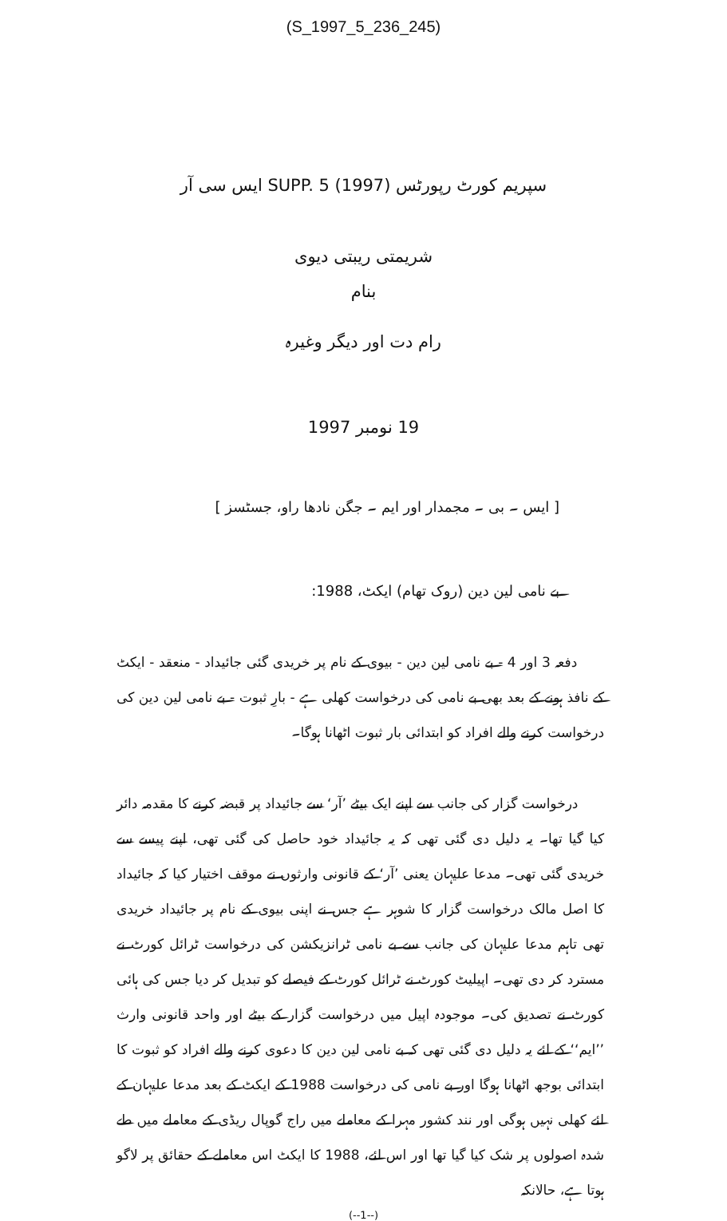(S_1997_5_236_245)
سپریم کورٹ رپورٹس (1997) SUPP. 5 ایس سی آر
شریمتی ریبتی دیوی
بنام
رام دت اور دیگر وغیرہ
19 نومبر 1997
[ ایس ۔ بی ۔ مجمدار اور ایم ۔ جگن نادھا راو، جسٹسز ]
بے نامی لین دین (روک تھام) ایکٹ، 1988:
دفعہ 3 اور 4 - بے نامی لین دین - بیوی کے نام پر خریدی گئی جائیداد - منعقد - ایکٹ کے نافذ ہونے کے بعد بھی بے نامی کی درخواست کھلی ہے - بارِ ثبوت - بے نامی لین دین کی درخواست کرنے والے افراد کو ابتدائی بار ثبوت اٹھانا ہوگا۔
درخواست گزار کی جانب سے اپنے ایک بیٹے ’آر‘ سے جائیداد پر قبضہ کرنے کا مقدمہ دائر کیا گیا تھا۔ یہ دلیل دی گئی تھی کہ یہ جائیداد خود حاصل کی گئی تھی، اپنے پیسے سے خریدی گئی تھی۔ مدعا علیہان یعنی ’آر‘ کے قانونی وارثوں نے موقف اختیار کیا کہ جائیداد کا اصل مالک درخواست گزار کا شوہر ہے جس نے اپنی بیوی کے نام پر جائیداد خریدی تھی تاہم مدعا علیہان کی جانب سے بے نامی ٹرانزیکشن کی درخواست ٹرائل کورٹ نے مسترد کر دی تھی۔ اپیلیٹ کورٹ نے ٹرائل کورٹ کے فیصلے کو تبدیل کر دیا جس کی ہائی کورٹ نے تصدیق کی۔ موجودہ اپیل میں درخواست گزار کے بیٹے اور واحد قانونی وارث ’’ایم‘‘ کے لئے یہ دلیل دی گئی تھی کہ بے نامی لین دین کا دعوی کرنے والے افراد کو ثبوت کا ابتدائی بوجھ اٹھانا ہوگا اور بے نامی کی درخواست 1988 کے ایکٹ کے بعد مدعا علیہان کے لئے کھلی نہیں ہوگی اور نند کشور مہرا کے معاملے میں راج گوپال ریڈی کے معاملے میں طے شدہ اصولوں پر شک کیا گیا تھا اور اس لئے، 1988 کا ایکٹ اس معاملے کے حقائق پر لاگو ہوتا ہے، حالانکہ
(--1--)